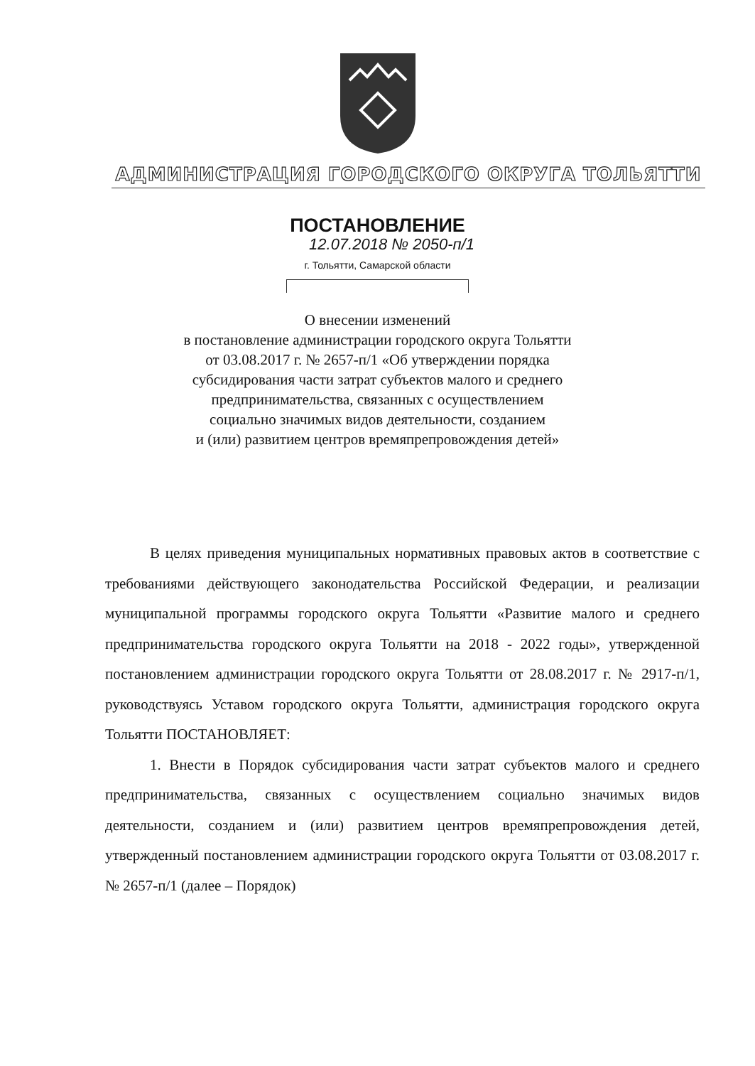АДМИНИСТРАЦИЯ ГОРОДСКОГО ОКРУГА ТОЛЬЯТТИ
ПОСТАНОВЛЕНИЕ
12.07.2018 № 2050-п/1
г. Тольятти, Самарской области
О внесении изменений
в постановление администрации городского округа Тольятти
от 03.08.2017 г. № 2657-п/1 «Об утверждении порядка
субсидирования части затрат субъектов малого и среднего
предпринимательства, связанных с осуществлением
социально значимых видов деятельности, созданием
и (или) развитием центров времяпрепровождения детей»
В целях приведения муниципальных нормативных правовых актов в соответствие с требованиями действующего законодательства Российской Федерации, и реализации муниципальной программы городского округа Тольятти «Развитие малого и среднего предпринимательства городского округа Тольятти на 2018 - 2022 годы», утвержденной постановлением администрации городского округа Тольятти от 28.08.2017 г. № 2917-п/1, руководствуясь Уставом городского округа Тольятти, администрация городского округа Тольятти ПОСТАНОВЛЯЕТ:
1. Внести в Порядок субсидирования части затрат субъектов малого и среднего предпринимательства, связанных с осуществлением социально значимых видов деятельности, созданием и (или) развитием центров времяпрепровождения детей, утвержденный постановлением администрации городского округа Тольятти от 03.08.2017 г. № 2657-п/1 (далее – Порядок)